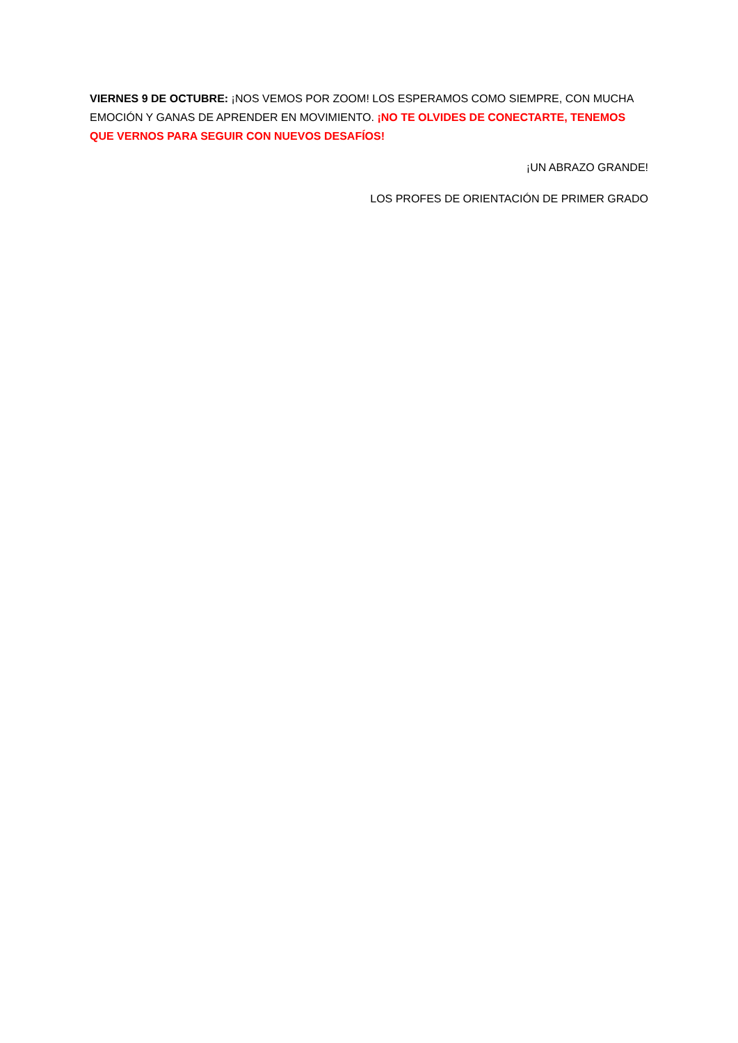VIERNES 9 DE OCTUBRE: ¡NOS VEMOS POR ZOOM! LOS ESPERAMOS COMO SIEMPRE, CON MUCHA EMOCIÓN Y GANAS DE APRENDER EN MOVIMIENTO. ¡NO TE OLVIDES DE CONECTARTE, TENEMOS QUE VERNOS PARA SEGUIR CON NUEVOS DESAFÍOS!
¡UN ABRAZO GRANDE!
LOS PROFES DE ORIENTACIÓN DE PRIMER GRADO